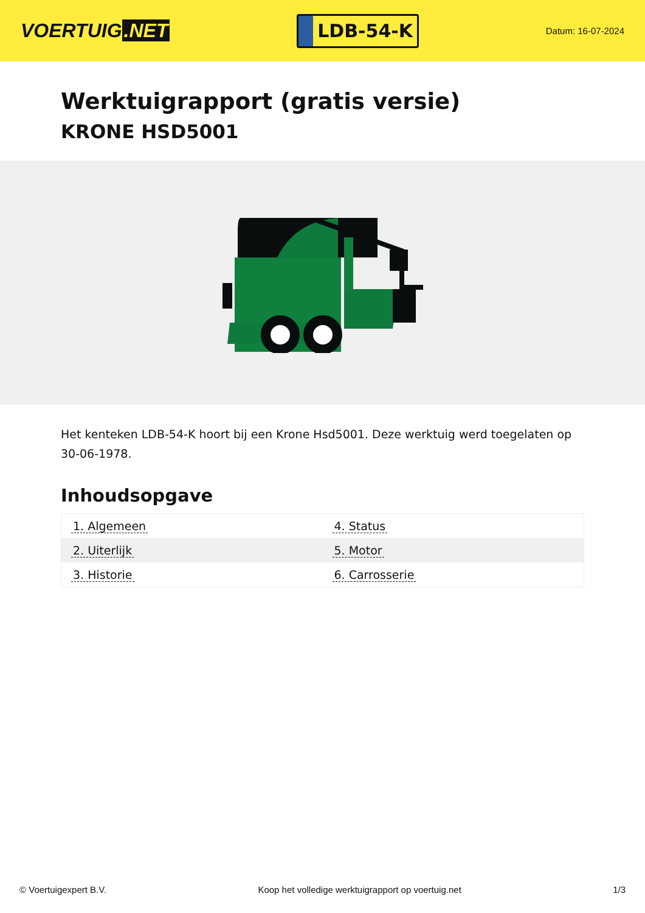VOERTUIG.NET
LDB-54-K
Datum: 16-07-2024
Werktuigrapport (gratis versie)
KRONE HSD5001
Het kenteken LDB-54-K hoort bij een Krone Hsd5001. Deze werktuig werd toegelaten op 30-06-1978.
Inhoudsopgave
| 1. Algemeen | 4. Status |
| 2. Uiterlijk | 5. Motor |
| 3. Historie | 6. Carrosserie |
© Voertuigexpert B.V. Koop het volledige werktuigrapport op voertuig.net
1/3